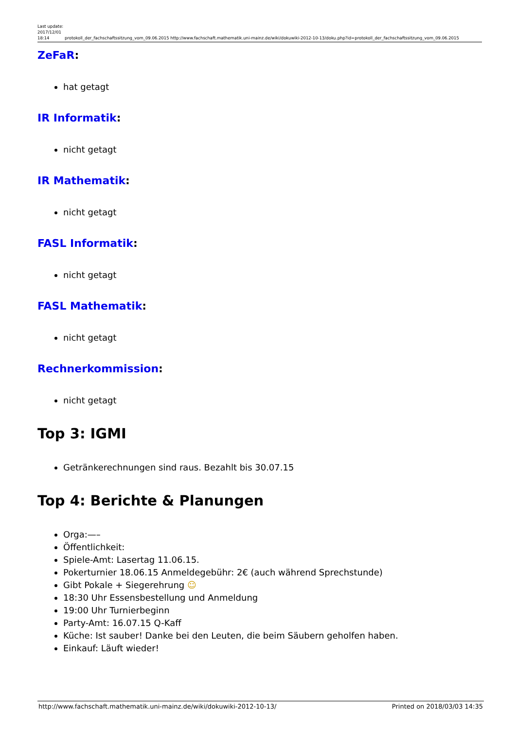Last update: 2017/12/01 18:14
protokoll_der_fachschaftssitzung_vom_09.06.2015 http://www.fachschaft.mathematik.uni-mainz.de/wiki/dokuwiki-2012-10-13/doku.php?id=protokoll_der_fachschaftssitzung_vom_09.06.2015
ZeFaR:
hat getagt
IR Informatik:
nicht getagt
IR Mathematik:
nicht getagt
FASL Informatik:
nicht getagt
FASL Mathematik:
nicht getagt
Rechnerkommission:
nicht getagt
Top 3: IGMI
Getränkerechnungen sind raus. Bezahlt bis 30.07.15
Top 4: Berichte & Planungen
Orga:—–
Öffentlichkeit:
Spiele-Amt: Lasertag 11.06.15.
Pokerturnier 18.06.15 Anmeldegebühr: 2€ (auch während Sprechstunde)
Gibt Pokale + Siegerehrung ☺
18:30 Uhr Essensbestellung und Anmeldung
19:00 Uhr Turnierbeginn
Party-Amt: 16.07.15 Q-Kaff
Küche: Ist sauber! Danke bei den Leuten, die beim Säubern geholfen haben.
Einkauf: Läuft wieder!
http://www.fachschaft.mathematik.uni-mainz.de/wiki/dokuwiki-2012-10-13/ Printed on 2018/03/03 14:35